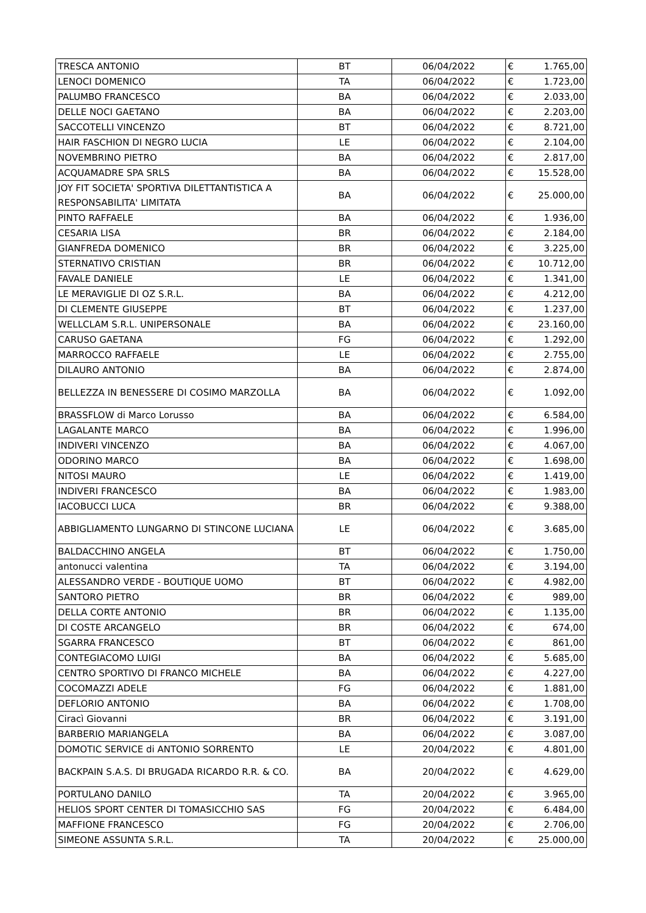| TRESCA ANTONIO | BT | 06/04/2022 | € | 1.765,00 |
| LENOCI DOMENICO | TA | 06/04/2022 | € | 1.723,00 |
| PALUMBO FRANCESCO | BA | 06/04/2022 | € | 2.033,00 |
| DELLE NOCI GAETANO | BA | 06/04/2022 | € | 2.203,00 |
| SACCOTELLI VINCENZO | BT | 06/04/2022 | € | 8.721,00 |
| HAIR FASCHION DI NEGRO LUCIA | LE | 06/04/2022 | € | 2.104,00 |
| NOVEMBRINO PIETRO | BA | 06/04/2022 | € | 2.817,00 |
| ACQUAMADRE SPA SRLS | BA | 06/04/2022 | € | 15.528,00 |
| JOY FIT SOCIETA' SPORTIVA DILETTANTISTICA A RESPONSABILITA' LIMITATA | BA | 06/04/2022 | € | 25.000,00 |
| PINTO RAFFAELE | BA | 06/04/2022 | € | 1.936,00 |
| CESARIA LISA | BR | 06/04/2022 | € | 2.184,00 |
| GIANFREDA DOMENICO | BR | 06/04/2022 | € | 3.225,00 |
| STERNATIVO CRISTIAN | BR | 06/04/2022 | € | 10.712,00 |
| FAVALE DANIELE | LE | 06/04/2022 | € | 1.341,00 |
| LE MERAVIGLIE DI OZ S.R.L. | BA | 06/04/2022 | € | 4.212,00 |
| DI CLEMENTE GIUSEPPE | BT | 06/04/2022 | € | 1.237,00 |
| WELLCLAM S.R.L. UNIPERSONALE | BA | 06/04/2022 | € | 23.160,00 |
| CARUSO GAETANA | FG | 06/04/2022 | € | 1.292,00 |
| MARROCCO RAFFAELE | LE | 06/04/2022 | € | 2.755,00 |
| DILAURO ANTONIO | BA | 06/04/2022 | € | 2.874,00 |
| BELLEZZA IN BENESSERE DI COSIMO MARZOLLA | BA | 06/04/2022 | € | 1.092,00 |
| BRASSFLOW di Marco Lorusso | BA | 06/04/2022 | € | 6.584,00 |
| LAGALANTE MARCO | BA | 06/04/2022 | € | 1.996,00 |
| INDIVERI VINCENZO | BA | 06/04/2022 | € | 4.067,00 |
| ODORINO MARCO | BA | 06/04/2022 | € | 1.698,00 |
| NITOSI MAURO | LE | 06/04/2022 | € | 1.419,00 |
| INDIVERI FRANCESCO | BA | 06/04/2022 | € | 1.983,00 |
| IACOBUCCI LUCA | BR | 06/04/2022 | € | 9.388,00 |
| ABBIGLIAMENTO LUNGARNO DI STINCONE LUCIANA | LE | 06/04/2022 | € | 3.685,00 |
| BALDACCHINO ANGELA | BT | 06/04/2022 | € | 1.750,00 |
| antonucci valentina | TA | 06/04/2022 | € | 3.194,00 |
| ALESSANDRO VERDE - BOUTIQUE UOMO | BT | 06/04/2022 | € | 4.982,00 |
| SANTORO PIETRO | BR | 06/04/2022 | € | 989,00 |
| DELLA CORTE ANTONIO | BR | 06/04/2022 | € | 1.135,00 |
| DI COSTE ARCANGELO | BR | 06/04/2022 | € | 674,00 |
| SGARRA FRANCESCO | BT | 06/04/2022 | € | 861,00 |
| CONTEGIACOMO LUIGI | BA | 06/04/2022 | € | 5.685,00 |
| CENTRO SPORTIVO DI FRANCO MICHELE | BA | 06/04/2022 | € | 4.227,00 |
| COCOMAZZI ADELE | FG | 06/04/2022 | € | 1.881,00 |
| DEFLORIO ANTONIO | BA | 06/04/2022 | € | 1.708,00 |
| Ciracì Giovanni | BR | 06/04/2022 | € | 3.191,00 |
| BARBERIO MARIANGELA | BA | 06/04/2022 | € | 3.087,00 |
| DOMOTIC SERVICE di ANTONIO SORRENTO | LE | 20/04/2022 | € | 4.801,00 |
| BACKPAIN S.A.S. DI BRUGADA RICARDO R.R. & CO. | BA | 20/04/2022 | € | 4.629,00 |
| PORTULANO DANILO | TA | 20/04/2022 | € | 3.965,00 |
| HELIOS SPORT CENTER DI TOMASICCHIO SAS | FG | 20/04/2022 | € | 6.484,00 |
| MAFFIONE FRANCESCO | FG | 20/04/2022 | € | 2.706,00 |
| SIMEONE ASSUNTA S.R.L. | TA | 20/04/2022 | € | 25.000,00 |